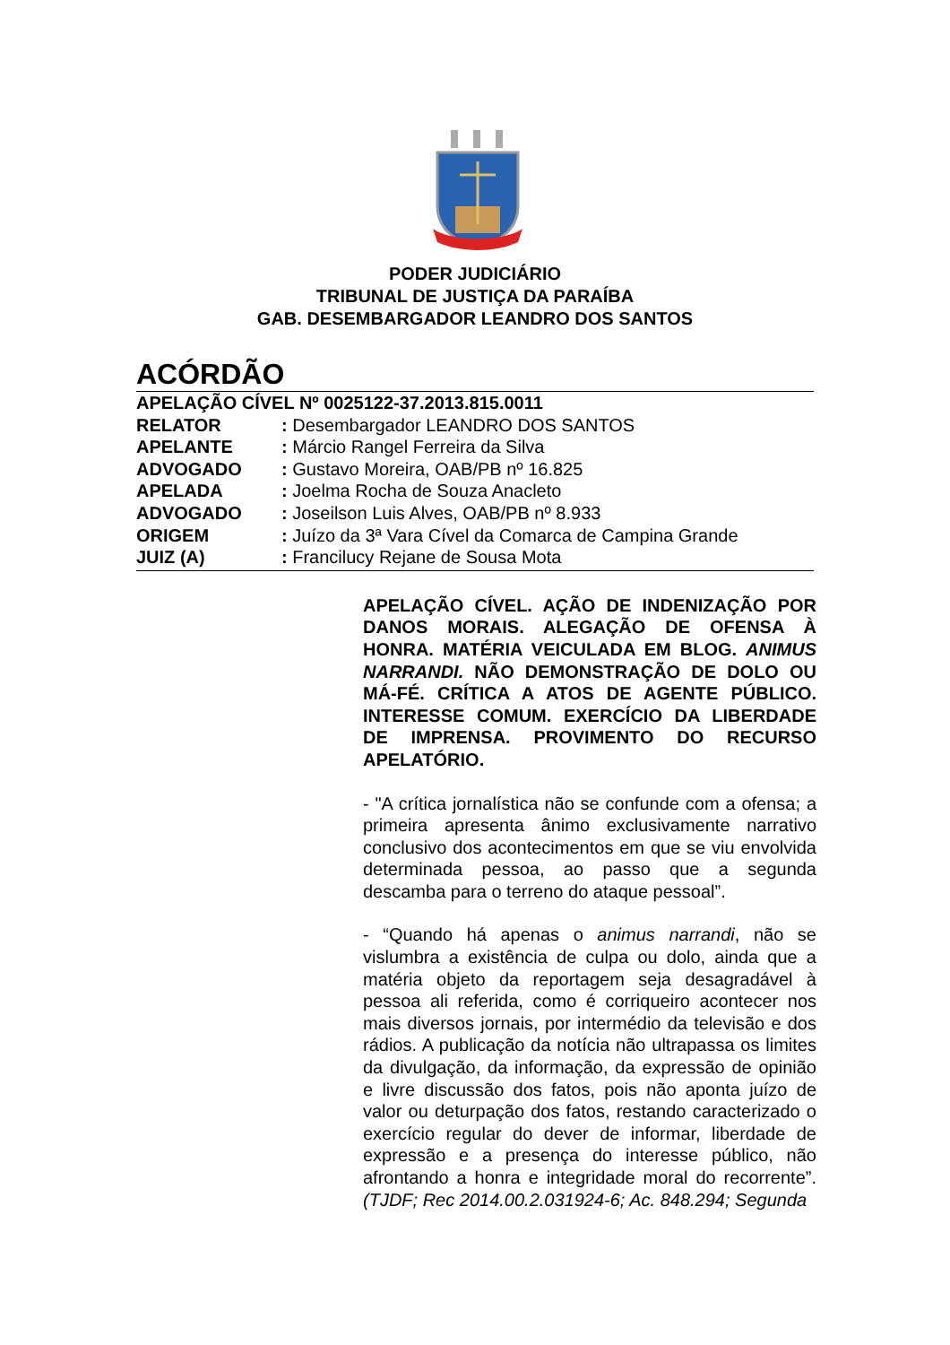PODER JUDICIÁRIO
TRIBUNAL DE JUSTIÇA DA PARAÍBA
GAB. DESEMBARGADOR LEANDRO DOS SANTOS
ACÓRDÃO
APELAÇÃO CÍVEL Nº 0025122-37.2013.815.0011
RELATOR: Desembargador LEANDRO DOS SANTOS
APELANTE: Márcio Rangel Ferreira da Silva
ADVOGADO: Gustavo Moreira, OAB/PB nº 16.825
APELADA: Joelma Rocha de Souza Anacleto
ADVOGADO: Joseilson Luis Alves, OAB/PB nº 8.933
ORIGEM: Juízo da 3ª Vara Cível da Comarca de Campina Grande
JUIZ (A): Francilucy Rejane de Sousa Mota
APELAÇÃO CÍVEL. AÇÃO DE INDENIZAÇÃO POR DANOS MORAIS. ALEGAÇÃO DE OFENSA À HONRA. MATÉRIA VEICULADA EM BLOG. ANIMUS NARRANDI. NÃO DEMONSTRAÇÃO DE DOLO OU MÁ-FÉ. CRÍTICA A ATOS DE AGENTE PÚBLICO. INTERESSE COMUM. EXERCÍCIO DA LIBERDADE DE IMPRENSA. PROVIMENTO DO RECURSO APELATÓRIO.
- "A crítica jornalística não se confunde com a ofensa; a primeira apresenta ânimo exclusivamente narrativo conclusivo dos acontecimentos em que se viu envolvida determinada pessoa, ao passo que a segunda descamba para o terreno do ataque pessoal”.
- “Quando há apenas o animus narrandi, não se vislumbra a existência de culpa ou dolo, ainda que a matéria objeto da reportagem seja desagradável à pessoa ali referida, como é corriqueiro acontecer nos mais diversos jornais, por intermédio da televisão e dos rádios. A publicação da notícia não ultrapassa os limites da divulgação, da informação, da expressão de opinião e livre discussão dos fatos, pois não aponta juízo de valor ou deturpação dos fatos, restando caracterizado o exercício regular do dever de informar, liberdade de expressão e a presença do interesse público, não afrontando a honra e integridade moral do recorrente”. (TJDF; Rec 2014.00.2.031924-6; Ac. 848.294; Segunda